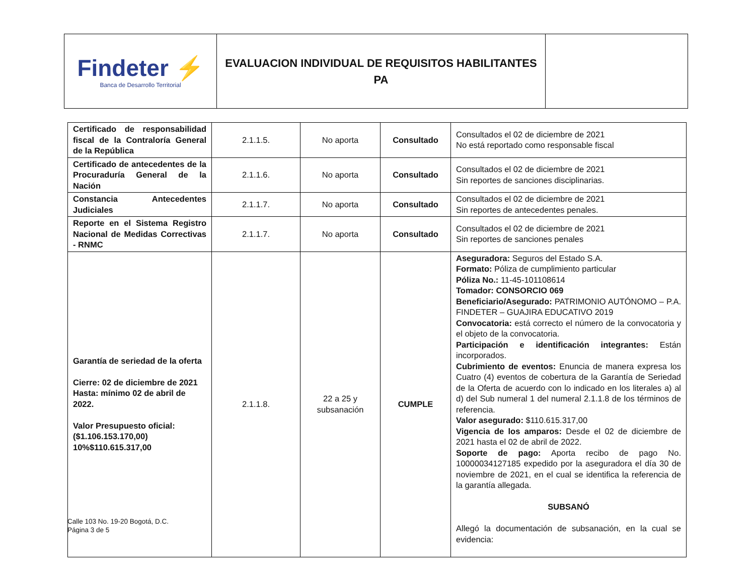| Findeter ⚡ Banca de Desarrollo Territorial | EVALUACION INDIVIDUAL DE REQUISITOS HABILITANTES PA | |
| Certificado de responsabilidad fiscal de la Contraloría General de la República | 2.1.1.5. | No aporta | Consultado | Consultados el 02 de diciembre de 2021 No está reportado como responsable fiscal |
| Certificado de antecedentes de la Procuraduría General de la Nación | 2.1.1.6. | No aporta | Consultado | Consultados el 02 de diciembre de 2021 Sin reportes de sanciones disciplinarias. |
| Constancia Antecedentes Judiciales | 2.1.1.7. | No aporta | Consultado | Consultados el 02 de diciembre de 2021 Sin reportes de antecedentes penales. |
| Reporte en el Sistema Registro Nacional de Medidas Correctivas - RNMC | 2.1.1.7. | No aporta | Consultado | Consultados el 02 de diciembre de 2021 Sin reportes de sanciones penales |
| Garantía de seriedad de la oferta Cierre: 02 de diciembre de 2021 Hasta: mínimo 02 de abril de 2022. Valor Presupuesto oficial: ($1.106.153.170,00) 10%$110.615.317,00 | 2.1.1.8. | 22 a 25 y subsanación | CUMPLE | Aseguradora: Seguros del Estado S.A. Formato: Póliza de cumplimiento particular Póliza No.: 11-45-101108614 Tomador: CONSORCIO 069 Beneficiario/Asegurado: PATRIMONIO AUTÓNOMO – P.A. FINDETER – GUAJIRA EDUCATIVO 2019 Convocatoria: está correcto el número de la convocatoria y el objeto de la convocatoria. Participación e identificación integrantes: Están incorporados. Cubrimiento de eventos: Enuncia de manera expresa los Cuatro (4) eventos de cobertura de la Garantía de Seriedad de la Oferta de acuerdo con lo indicado en los literales a) al d) del Sub numeral 1 del numeral 2.1.1.8 de los términos de referencia. Valor asegurado: $110.615.317,00 Vigencia de los amparos: Desde el 02 de diciembre de 2021 hasta el 02 de abril de 2022. Soporte de pago: Aporta recibo de pago No. 10000034127185 expedido por la aseguradora el día 30 de noviembre de 2021, en el cual se identifica la referencia de la garantía allegada. SUBSANÓ Allegó la documentación de subsanación, en la cual se evidencia: |
Calle 103 No. 19-20 Bogotá, D.C.
Página 3 de 5